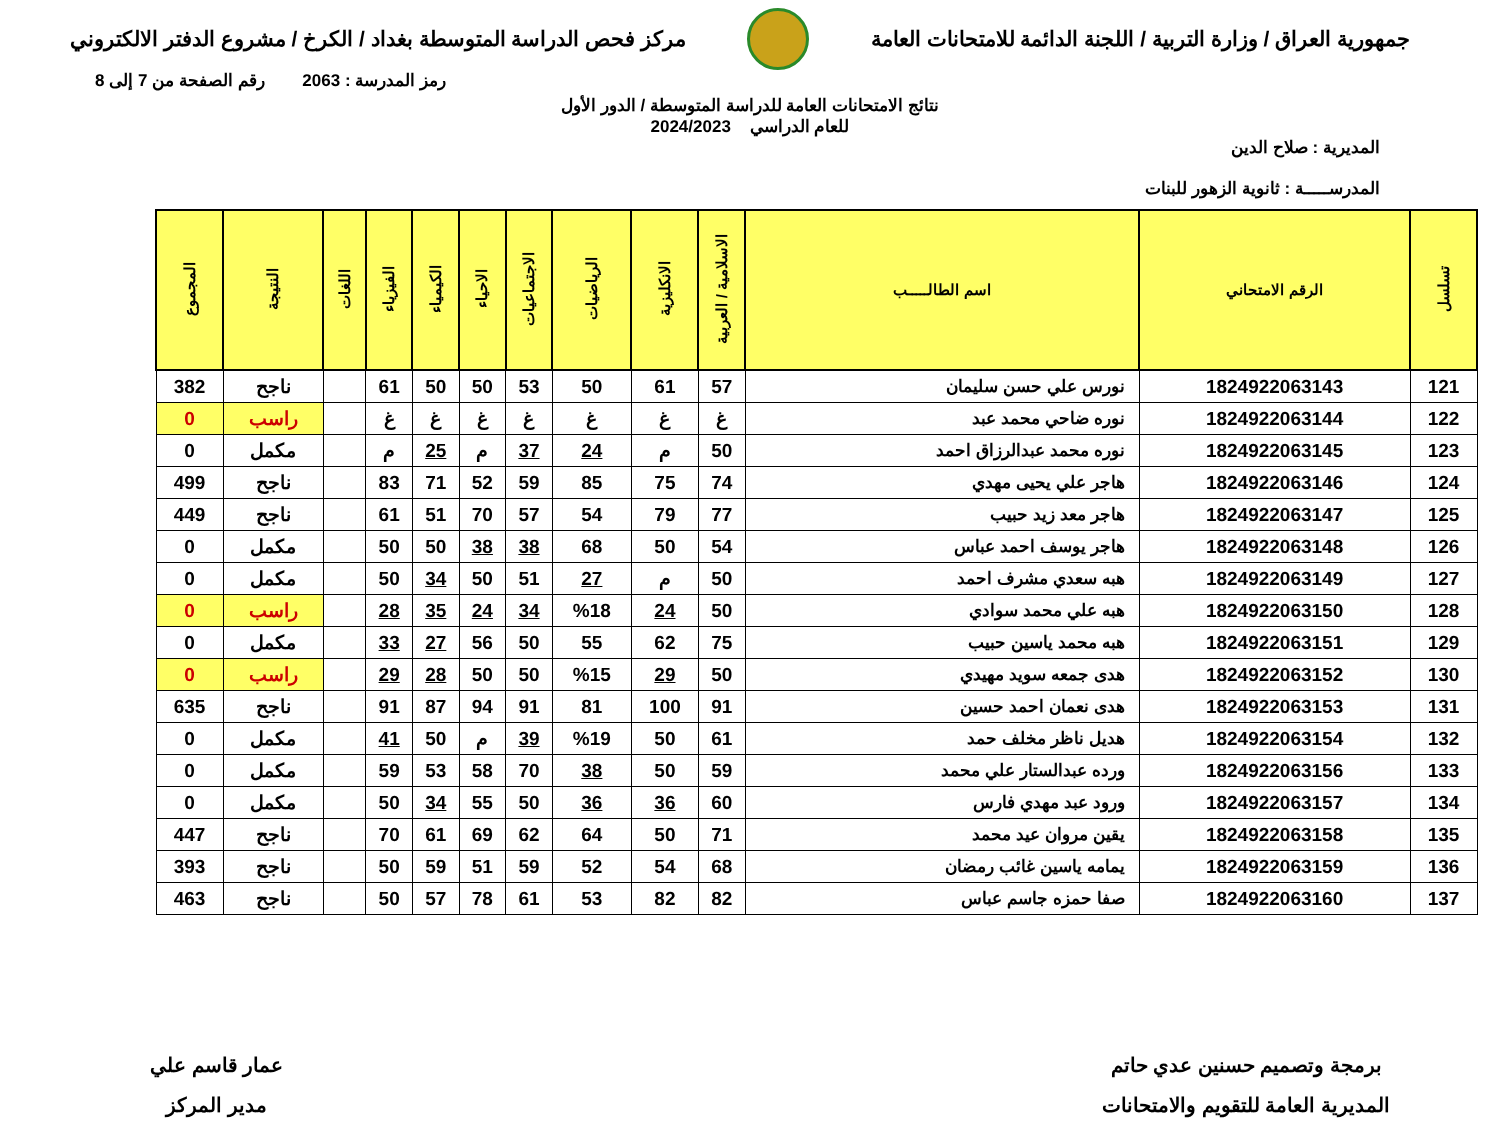جمهورية العراق / وزارة التربية / اللجنة الدائمة للامتحانات العامة
مركز فحص الدراسة المتوسطة بغداد / الكرخ / مشروع الدفتر الالكتروني
رمز المدرسة : 2063 رقم الصفحة من 7 إلى 8
نتائج الامتحانات العامة للدراسة المتوسطة / الدور الأول
للعام الدراسي 2024/2023
المديرية : صلاح الدين
المدرســـــة : ثانوية الزهور للبنات
| تسلسل | الرقم الامتحاني | اسم الطالـــــب | الاسلامية / العربية | الانكليزية | الرياضيات | الاجتماعيات | الاحياء | الكيمياء | الفيزياء | اللغات | النتيجة | المجموع |
| --- | --- | --- | --- | --- | --- | --- | --- | --- | --- | --- | --- | --- |
| 121 | 1824922063143 | نورس علي حسن سليمان | 57 | 61 | 50 | 53 | 50 | 50 | 61 | | ناجح | 382 |
| 122 | 1824922063144 | نوره ضاحي محمد عبد | غ | غ | غ | غ | غ | غ | غ | | راسب | 0 |
| 123 | 1824922063145 | نوره محمد عبدالرزاق احمد | 50 | م | 24 | 37 | م | 25 | م | | مكمل | 0 |
| 124 | 1824922063146 | هاجر علي يحيى مهدي | 74 | 75 | 85 | 59 | 52 | 71 | 83 | | ناجح | 499 |
| 125 | 1824922063147 | هاجر معد زيد حبيب | 77 | 79 | 54 | 57 | 70 | 51 | 61 | | ناجح | 449 |
| 126 | 1824922063148 | هاجر يوسف احمد عباس | 54 | 50 | 68 | 38 | 38 | 50 | 50 | | مكمل | 0 |
| 127 | 1824922063149 | هبه سعدي مشرف احمد | 50 | م | 27 | 51 | 50 | 34 | 50 | | مكمل | 0 |
| 128 | 1824922063150 | هبه علي محمد سوادي | 50 | 24 | %18 | 34 | 24 | 35 | 28 | | راسب | 0 |
| 129 | 1824922063151 | هبه محمد ياسين حبيب | 75 | 62 | 55 | 50 | 56 | 27 | 33 | | مكمل | 0 |
| 130 | 1824922063152 | هدى جمعه سويد مهيدي | 50 | 29 | %15 | 50 | 50 | 28 | 29 | | راسب | 0 |
| 131 | 1824922063153 | هدى نعمان احمد حسين | 91 | 100 | 81 | 91 | 94 | 87 | 91 | | ناجح | 635 |
| 132 | 1824922063154 | هديل ناظر مخلف حمد | 61 | 50 | %19 | 39 | م | 50 | 41 | | مكمل | 0 |
| 133 | 1824922063156 | ورده عبدالستار علي محمد | 59 | 50 | 38 | 70 | 58 | 53 | 59 | | مكمل | 0 |
| 134 | 1824922063157 | ورود عبد مهدي فارس | 60 | 36 | 36 | 50 | 55 | 34 | 50 | | مكمل | 0 |
| 135 | 1824922063158 | يقين مروان عيد محمد | 71 | 50 | 64 | 62 | 69 | 61 | 70 | | ناجح | 447 |
| 136 | 1824922063159 | يمامه ياسين غائب رمضان | 68 | 54 | 52 | 59 | 51 | 59 | 50 | | ناجح | 393 |
| 137 | 1824922063160 | صفا حمزه جاسم عباس | 82 | 82 | 53 | 61 | 78 | 57 | 50 | | ناجح | 463 |
برمجة وتصميم حسنين عدي حاتم
المديرية العامة للتقويم والامتحانات
عمار قاسم علي
مدير المركز